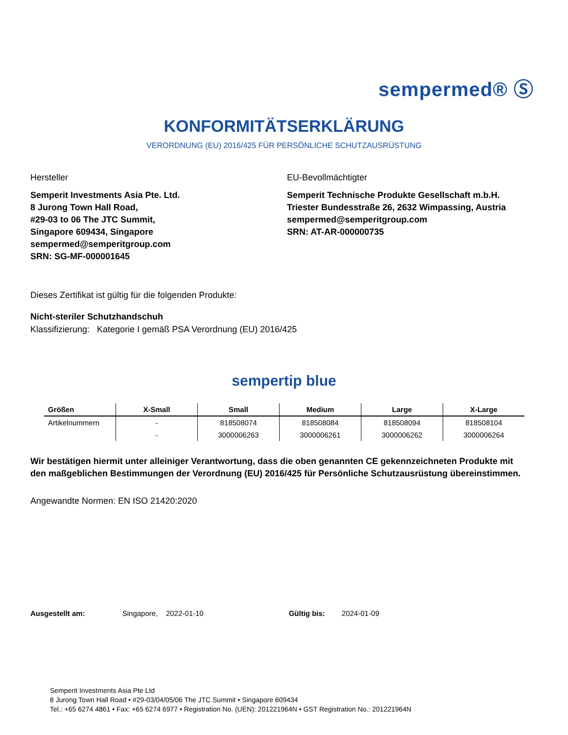sempermed® Ⓢ
KONFORMITÄTSERKLÄRUNG
VERORDNUNG (EU) 2016/425 FÜR PERSÖNLICHE SCHUTZAUSRÜSTUNG
Hersteller
Semperit Investments Asia Pte. Ltd.
8 Jurong Town Hall Road,
#29-03 to 06 The JTC Summit,
Singapore 609434, Singapore
sempermed@semperitgroup.com
SRN: SG-MF-000001645
EU-Bevollmächtigter
Semperit Technische Produkte Gesellschaft m.b.H.
Triester Bundesstraße 26, 2632 Wimpassing, Austria
sempermed@semperitgroup.com
SRN: AT-AR-000000735
Dieses Zertifikat ist gültig für die folgenden Produkte:
Nicht-steriler Schutzhandschuh
Klassifizierung: Kategorie I gemäß PSA Verordnung (EU) 2016/425
sempertip blue
| Größen | X-Small | Small | Medium | Large | X-Large |
| --- | --- | --- | --- | --- | --- |
| Artikelnummern | - | 818508074 | 818508084 | 818508094 | 818508104 |
| | - | 3000006263 | 3000006261 | 3000006262 | 3000006264 |
Wir bestätigen hiermit unter alleiniger Verantwortung, dass die oben genannten CE gekennzeichneten Produkte mit den maßgeblichen Bestimmungen der Verordnung (EU) 2016/425 für Persönliche Schutzausrüstung übereinstimmen.
Angewandte Normen: EN ISO 21420:2020
Ausgestellt am: Singapore, 2022-01-10 Gültig bis: 2024-01-09
Semperit Investments Asia Pte Ltd
8 Jurong Town Hall Road • #29-03/04/05/06 The JTC Summit • Singapore 609434
Tel.: +65 6274 4861 • Fax: +65 6274 6977 • Registration No. (UEN): 201221964N • GST Registration No.: 201221964N